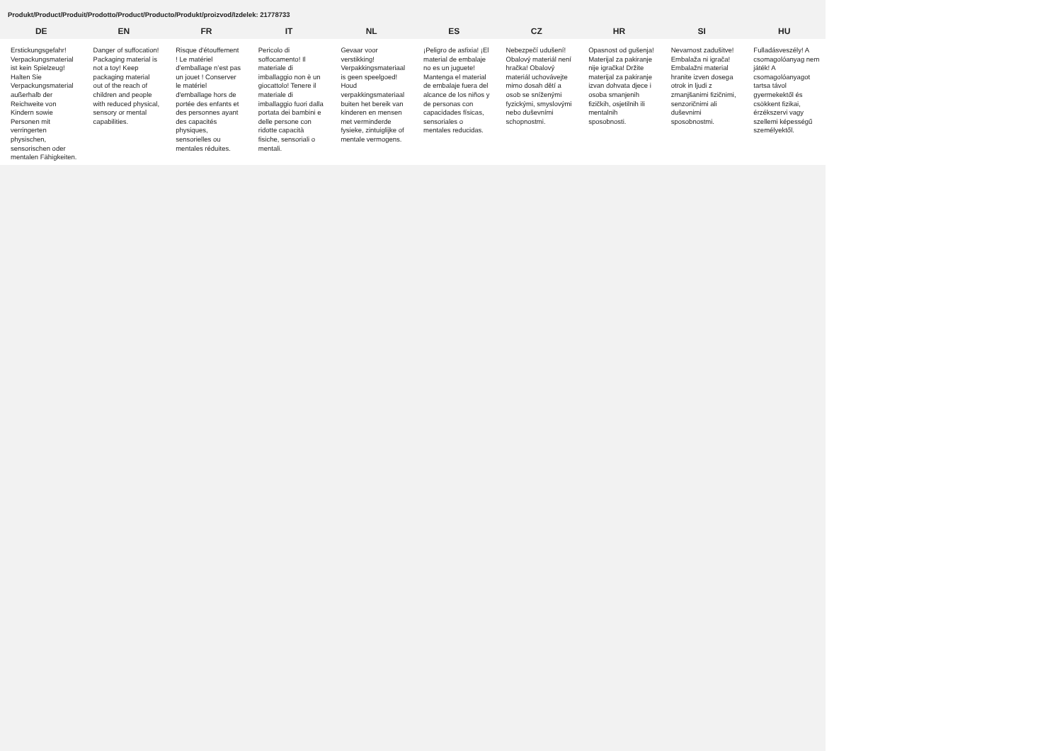Produkt/Product/Produit/Prodotto/Product/Producto/Produkt/proizvod/Izdelek: 21778733
| DE | EN | FR | IT | NL | ES | CZ | HR | SI | HU |
| --- | --- | --- | --- | --- | --- | --- | --- | --- | --- |
| Erstickungsgefahr! Verpackungsmaterial ist kein Spielzeug! Halten Sie Verpackungsmaterial außerhalb der Reichweite von Kindern sowie Personen mit verringerten physischen, sensorischen oder mentalen Fähigkeiten. | Danger of suffocation! Packaging material is not a toy! Keep packaging material out of the reach of children and people with reduced physical, sensory or mental capabilities. | Risque d'étouffement ! Le matériel d’emballage n’est pas un jouet ! Conserver le matériel d'emballage hors de portée des enfants et des personnes ayant des capacités physiques, sensorielles ou mentales réduites. | Pericolo di soffocamento! Il materiale di imballaggio non è un giocattolo! Tenere il materiale di imballaggio fuori dalla portata dei bambini e delle persone con ridotte capacità fisiche, sensoriali o mentali. | Gevaar voor verstikking! Verpakkingsmateriaal is geen speelgoed! Houd verpakkingsmateriaal buiten het bereik van kinderen en mensen met verminderde fysieke, zintuiglijke of mentale vermogens. | ¡Peligro de asfixia! ¡El material de embalaje no es un juguete! Mantenga el material de embalaje fuera del alcance de los niños y de personas con capacidades físicas, sensoriales o mentales reducidas. | Nebezpečí udušení! Obalový materiál není hračka! Obalový materiál uchovávejte mimo dosah dětí a osob se sníženými fyzickými, smyslovými nebo duševními schopnostmi. | Opasnost od gušenja! Materijal za pakiranje nije igračka! Držite materijal za pakiranje izvan dohvata djece i osoba smanjenih fizičkih, osjetilnih ili mentalnih sposobnosti. | Nevarnost zadušitve! Embalaža ni igrača! Embalažni material hranite izven dosega otrok in ljudi z zmanjšanimi fizičnimi, senzoričnimi ali duševnimi sposobnostmi. | Fulladásveszély! A csomagolóanyag nem játék! A csomagolóanyagot tartsa távol gyermekektől és csökkent fizikai, érzékszervi vagy szellemi képességű személyektől. |